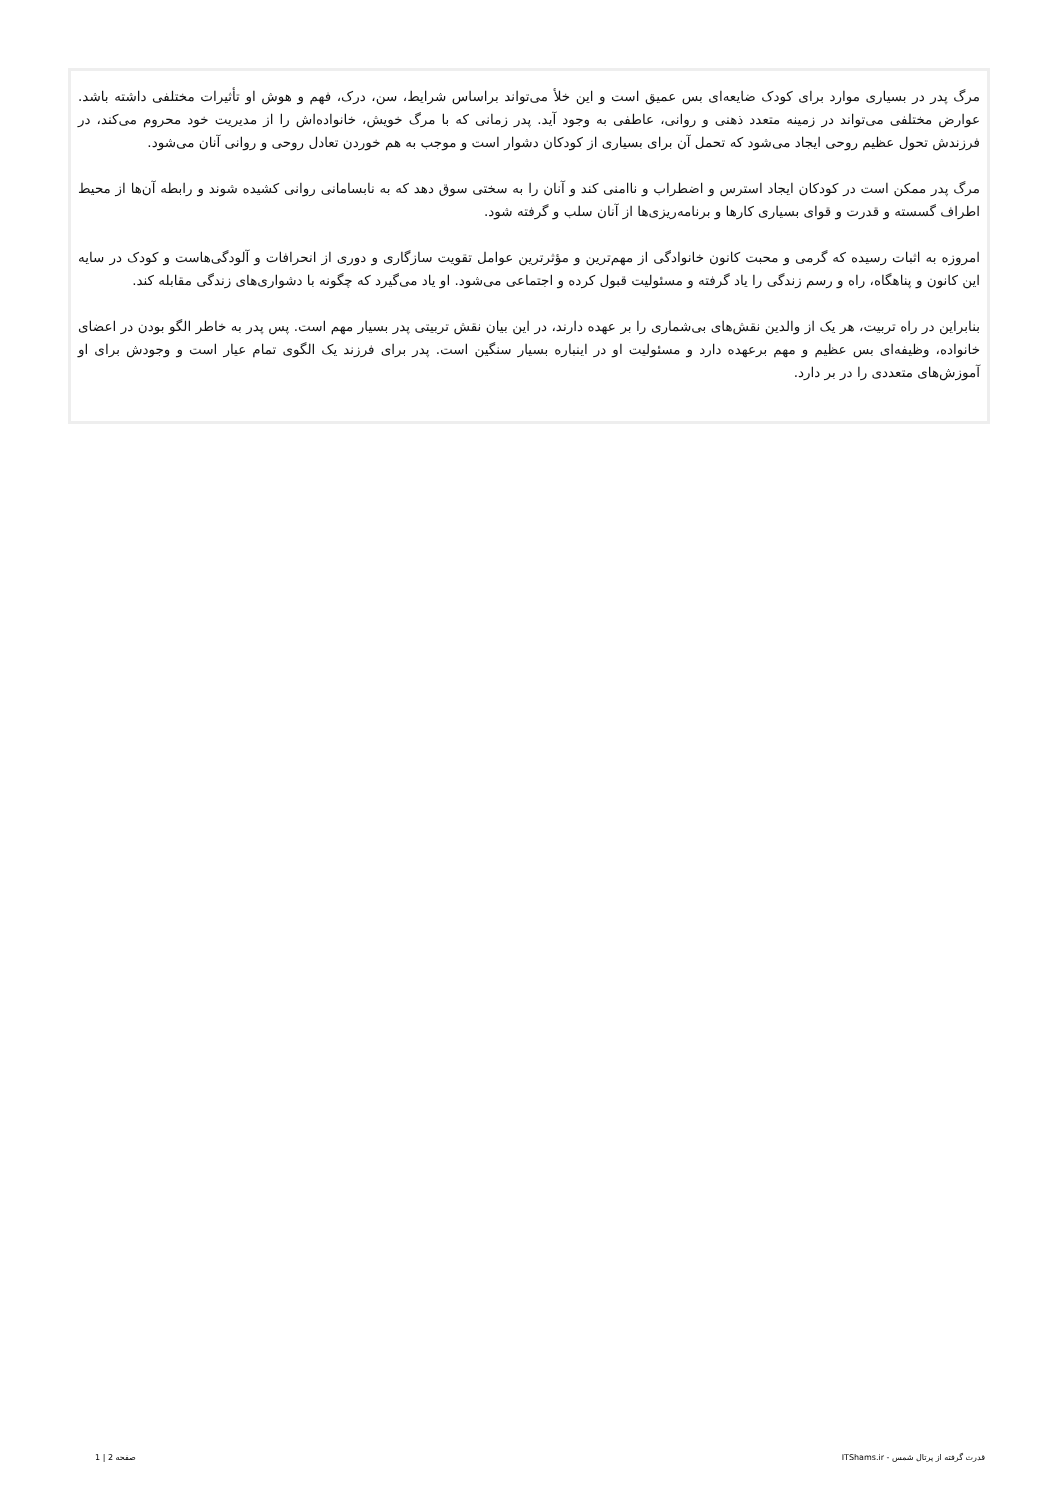مرگ پدر در بسیاری موارد برای کودک ضایعه‌ای بس عمیق است و این خلأ می‌تواند براساس شرایط، سن، درک، فهم و هوش او تأثیرات مختلفی داشته باشد. عوارض مختلفی می‌تواند در زمینه متعدد ذهنی و روانی، عاطفی به وجود آید. پدر زمانی که با مرگ خویش، خانواده‌اش را از مدیریت خود محروم می‌کند، در فرزندش تحول عظیم روحی ایجاد می‌شود که تحمل آن برای بسیاری از کودکان دشوار است و موجب به هم خوردن تعادل روحی و روانی آنان می‌شود.
مرگ پدر ممکن است در کودکان ایجاد استرس و اضطراب و ناامنی کند و آنان را به سختی سوق دهد که به نابسامانی روانی کشیده شوند و رابطه آن‌ها از محیط اطراف گسسته و قدرت و قوای بسیاری کارها و برنامه‌ریزی‌ها از آنان سلب و گرفته شود.
امروزه به اثبات رسیده که گرمی و محبت کانون خانوادگی از مهم‌ترین و مؤثرترین عوامل تقویت سازگاری و دوری از انحرافات و آلودگی‌هاست و کودک در سایه این کانون و پناهگاه، راه و رسم زندگی را یاد گرفته و مسئولیت قبول کرده و اجتماعی می‌شود. او یاد می‌گیرد که چگونه با دشواری‌های زندگی مقابله کند.
بنابراین در راه تربیت، هر یک از والدین نقش‌های بی‌شماری را بر عهده دارند، در این بیان نقش تربیتی پدر بسیار مهم است. پس پدر به خاطر الگو بودن در اعضای خانواده، وظیفه‌ای بس عظیم و مهم برعهده دارد و مسئولیت او در اینباره بسیار سنگین است. پدر برای فرزند یک الگوی تمام عیار است و وجودش برای او آموزش‌های متعددی را در بر دارد.
قدرت گرفته از پرتال شمس - ITShams.ir صفحه 2 | 1